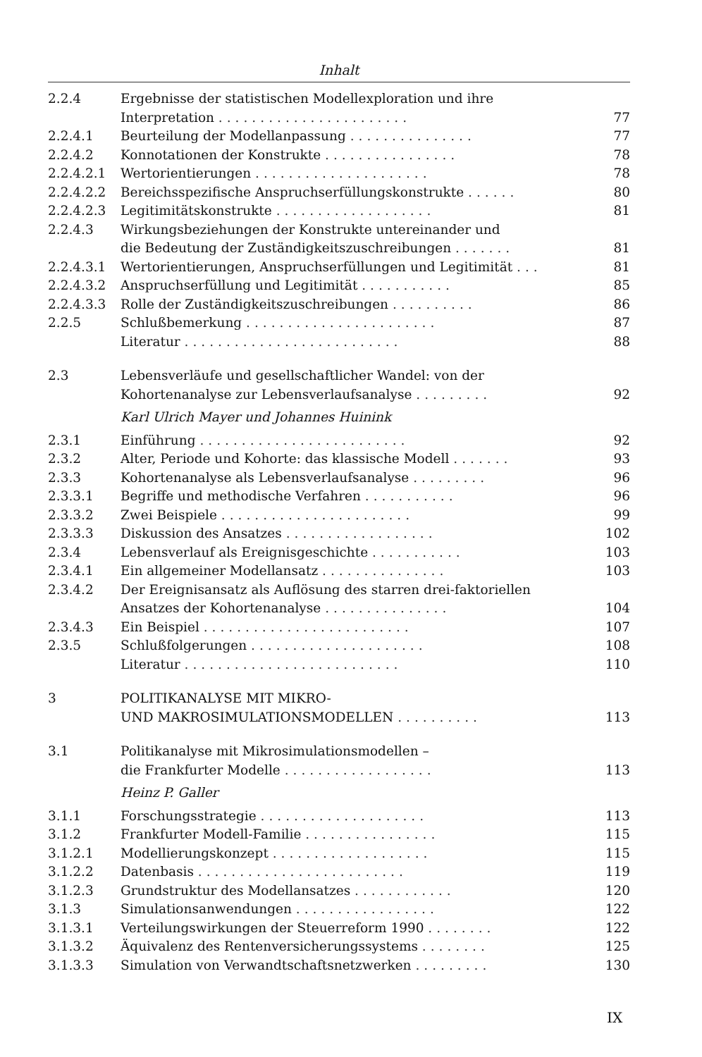Inhalt
| 2.2.4 | Ergebnisse der statistischen Modellexploration und ihre Interpretation ....................... | 77 |
| 2.2.4.1 | Beurteilung der Modellanpassung ............... | 77 |
| 2.2.4.2 | Konnotationen der Konstrukte ................ | 78 |
| 2.2.4.2.1 | Wertorientierungen ..................... | 78 |
| 2.2.4.2.2 | Bereichsspezifische Anspruchserfüllungskonstrukte ...... | 80 |
| 2.2.4.2.3 | Legitimitätskonstrukte ................... | 81 |
| 2.2.4.3 | Wirkungsbeziehungen der Konstrukte untereinander und die Bedeutung der Zuständigkeitszuschreibungen ....... | 81 |
| 2.2.4.3.1 | Wertorientierungen, Anspruchserfüllungen und Legitimität ... | 81 |
| 2.2.4.3.2 | Anspruchserfüllung und Legitimität ........... | 85 |
| 2.2.4.3.3 | Rolle der Zuständigkeitszuschreibungen .......... | 86 |
| 2.2.5 | Schlußbemerkung ....................... | 87 |
| | Literatur .......................... | 88 |
| 2.3 | Lebensverläufe und gesellschaftlicher Wandel: von der Kohortenanalyse zur Lebensverlaufsanalyse ......... | 92 |
| | Karl Ulrich Mayer und Johannes Huinink | |
| 2.3.1 | Einführung ......................... | 92 |
| 2.3.2 | Alter, Periode und Kohorte: das klassische Modell ....... | 93 |
| 2.3.3 | Kohortenanalyse als Lebensverlaufsanalyse ......... | 96 |
| 2.3.3.1 | Begriffe und methodische Verfahren ........... | 96 |
| 2.3.3.2 | Zwei Beispiele ....................... | 99 |
| 2.3.3.3 | Diskussion des Ansatzes .................. | 102 |
| 2.3.4 | Lebensverlauf als Ereignisgeschichte ........... | 103 |
| 2.3.4.1 | Ein allgemeiner Modellansatz ............... | 103 |
| 2.3.4.2 | Der Ereignisansatz als Auflösung des starren drei-faktoriellen Ansatzes der Kohortenanalyse ............... | 104 |
| 2.3.4.3 | Ein Beispiel ......................... | 107 |
| 2.3.5 | Schlußfolgerungen ..................... | 108 |
| | Literatur .......................... | 110 |
| 3 | POLITIKANALYSE MIT MIKRO- UND MAKROSIMULATIONSMODELLEN .......... | 113 |
| 3.1 | Politikanalyse mit Mikrosimulationsmodellen – die Frankfurter Modelle .................. | 113 |
| | Heinz P. Galler | |
| 3.1.1 | Forschungsstrategie .................... | 113 |
| 3.1.2 | Frankfurter Modell-Familie ................ | 115 |
| 3.1.2.1 | Modellierungskonzept ................... | 115 |
| 3.1.2.2 | Datenbasis ......................... | 119 |
| 3.1.2.3 | Grundstruktur des Modellansatzes ............ | 120 |
| 3.1.3 | Simulationsanwendungen ................. | 122 |
| 3.1.3.1 | Verteilungswirkungen der Steuerreform 1990 ........ | 122 |
| 3.1.3.2 | Äquivalenz des Rentenversicherungssystems ........ | 125 |
| 3.1.3.3 | Simulation von Verwandtschaftsnetzwerken ......... | 130 |
IX